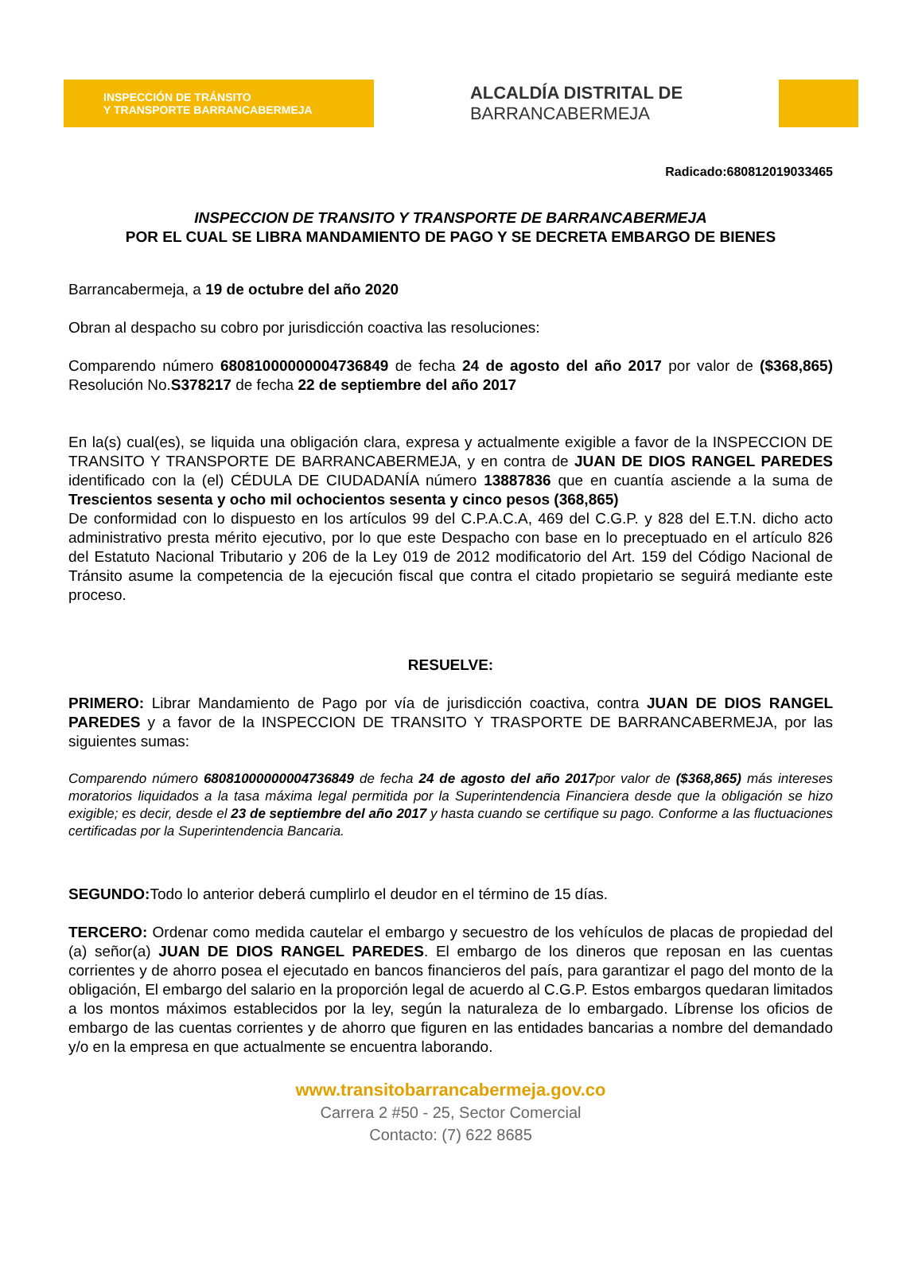INSPECCIÓN DE TRÁNSITO
Y TRANSPORTE BARRANCABERMEJA
ALCALDÍA DISTRITAL DE
BARRANCABERMEJA
Radicado:680812019033465
INSPECCION DE TRANSITO Y TRANSPORTE DE BARRANCABERMEJA
POR EL CUAL SE LIBRA MANDAMIENTO DE PAGO Y SE DECRETA EMBARGO DE BIENES
Barrancabermeja, a 19 de octubre del año 2020
Obran al despacho su cobro por jurisdicción coactiva las resoluciones:
Comparendo número 68081000000004736849 de fecha 24 de agosto del año 2017 por valor de ($368,865) Resolución No.S378217 de fecha 22 de septiembre del año 2017
En la(s) cual(es), se liquida una obligación clara, expresa y actualmente exigible a favor de la INSPECCION DE TRANSITO Y TRANSPORTE DE BARRANCABERMEJA, y en contra de JUAN DE DIOS RANGEL PAREDES identificado con la (el) CÉDULA DE CIUDADANÍA número 13887836 que en cuantía asciende a la suma de Trescientos sesenta y ocho mil ochocientos sesenta y cinco pesos (368,865)
De conformidad con lo dispuesto en los artículos 99 del C.P.A.C.A, 469 del C.G.P. y 828 del E.T.N. dicho acto administrativo presta mérito ejecutivo, por lo que este Despacho con base en lo preceptuado en el artículo 826 del Estatuto Nacional Tributario y 206 de la Ley 019 de 2012 modificatorio del Art. 159 del Código Nacional de Tránsito asume la competencia de la ejecución fiscal que contra el citado propietario se seguirá mediante este proceso.
RESUELVE:
PRIMERO: Librar Mandamiento de Pago por vía de jurisdicción coactiva, contra JUAN DE DIOS RANGEL PAREDES y a favor de la INSPECCION DE TRANSITO Y TRASPORTE DE BARRANCABERMEJA, por las siguientes sumas:
Comparendo número 68081000000004736849 de fecha 24 de agosto del año 2017por valor de ($368,865) más intereses moratorios liquidados a la tasa máxima legal permitida por la Superintendencia Financiera desde que la obligación se hizo exigible; es decir, desde el 23 de septiembre del año 2017 y hasta cuando se certifique su pago. Conforme a las fluctuaciones certificadas por la Superintendencia Bancaria.
SEGUNDO: Todo lo anterior deberá cumplirlo el deudor en el término de 15 días.
TERCERO: Ordenar como medida cautelar el embargo y secuestro de los vehículos de placas de propiedad del (a) señor(a) JUAN DE DIOS RANGEL PAREDES. El embargo de los dineros que reposan en las cuentas corrientes y de ahorro posea el ejecutado en bancos financieros del país, para garantizar el pago del monto de la obligación, El embargo del salario en la proporción legal de acuerdo al C.G.P. Estos embargos quedaran limitados a los montos máximos establecidos por la ley, según la naturaleza de lo embargado. Líbrense los oficios de embargo de las cuentas corrientes y de ahorro que figuren en las entidades bancarias a nombre del demandado y/o en la empresa en que actualmente se encuentra laborando.
www.transitobarrancabermeja.gov.co
Carrera 2 #50 - 25, Sector Comercial
Contacto: (7) 622 8685